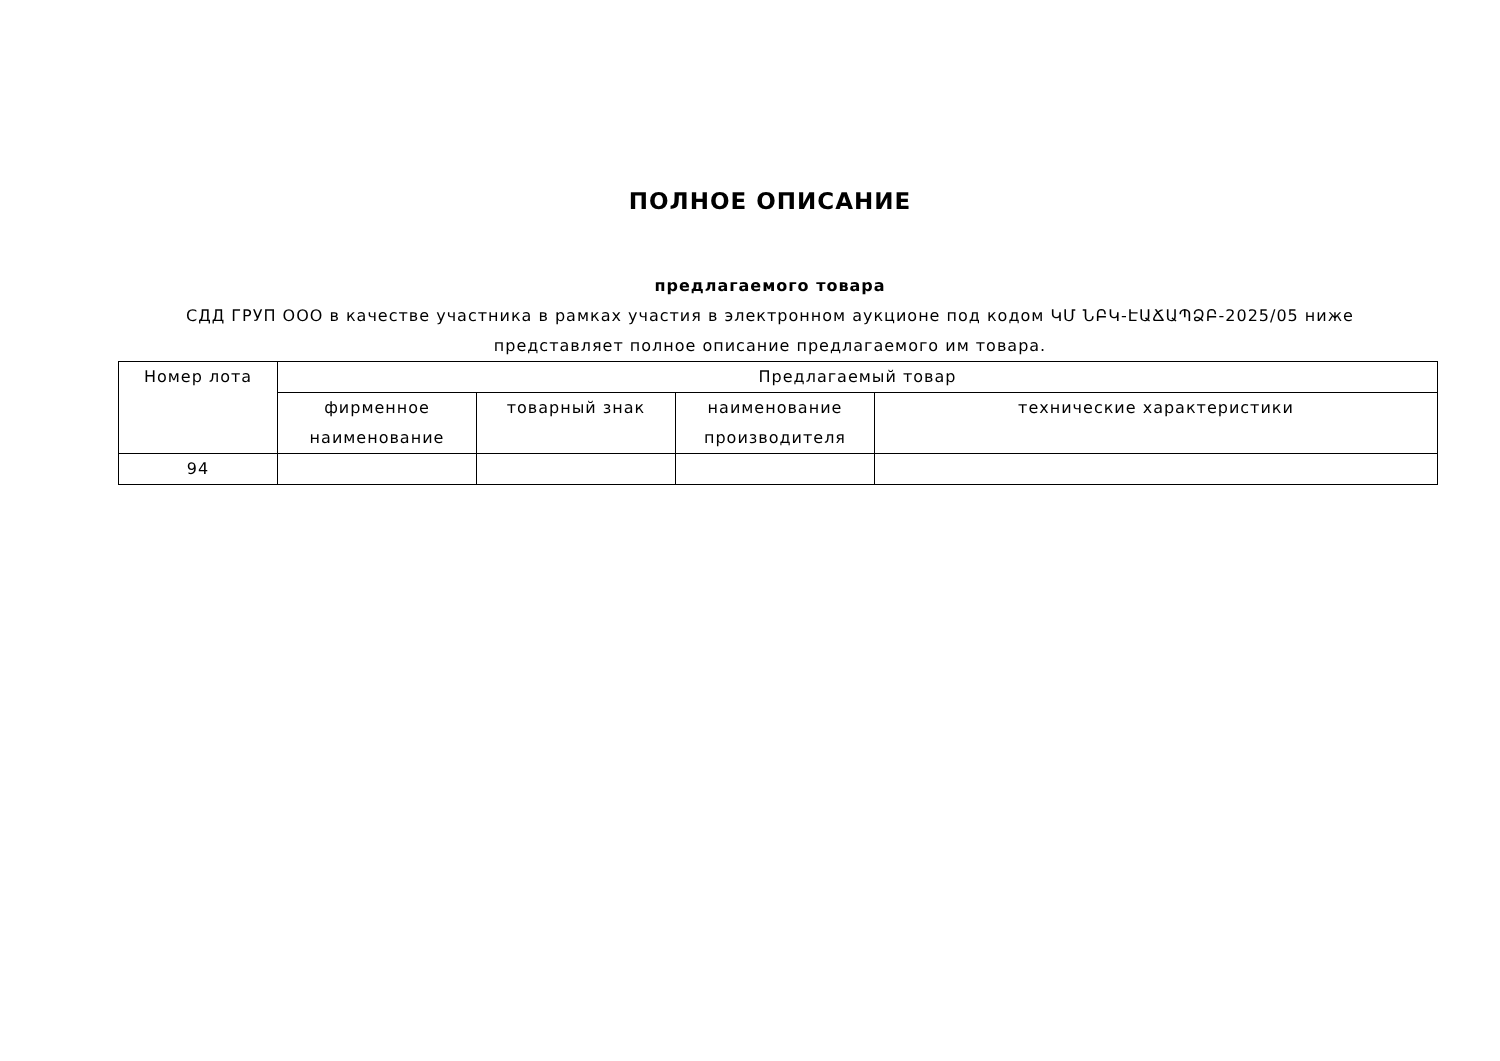ПОЛНОЕ ОПИСАНИЕ
предлагаемого товара
СДД ГРУП ООО в качестве участника в рамках участия в электронном аукционе под кодом ԿՄ ՆԲԿ-ԷԱՃԱՊՁԲ-2025/05 ниже представляет полное описание предлагаемого им товара.
| Номер лота | Предлагаемый товар | | | |
| --- | --- | --- | --- | --- |
| | фирменное наименование | товарный знак | наименование производителя | технические характеристики |
| 94 | | | | |